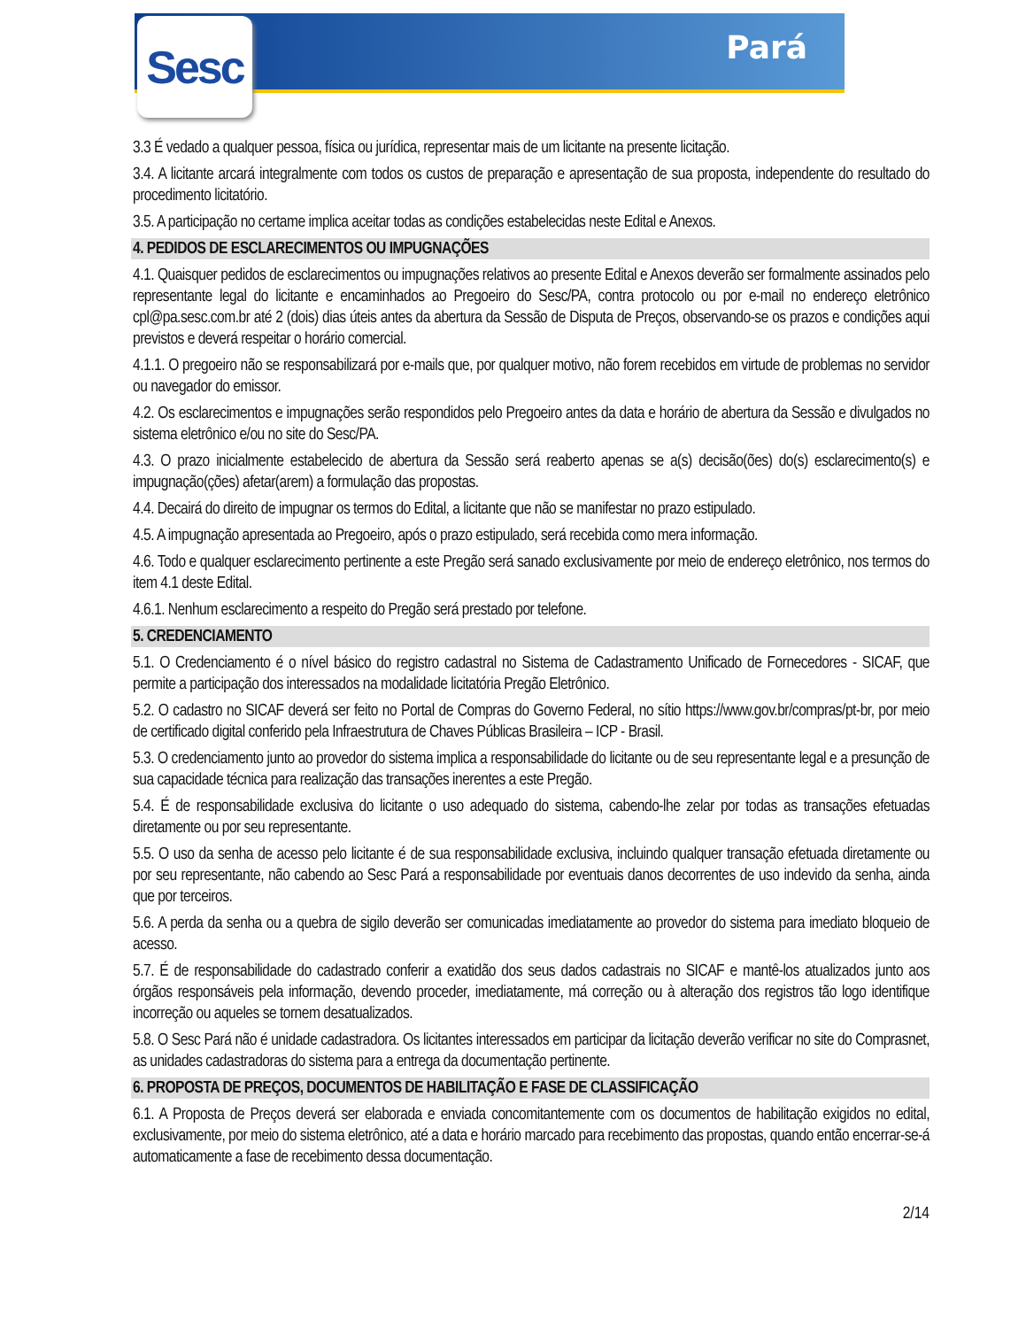Sesc Pará
3.3 É vedado a qualquer pessoa, física ou jurídica, representar mais de um licitante na presente licitação.
3.4. A licitante arcará integralmente com todos os custos de preparação e apresentação de sua proposta, independente do resultado do procedimento licitatório.
3.5. A participação no certame implica aceitar todas as condições estabelecidas neste Edital e Anexos.
4. PEDIDOS DE ESCLARECIMENTOS OU IMPUGNAÇÕES
4.1. Quaisquer pedidos de esclarecimentos ou impugnações relativos ao presente Edital e Anexos deverão ser formalmente assinados pelo representante legal do licitante e encaminhados ao Pregoeiro do Sesc/PA, contra protocolo ou por e-mail no endereço eletrônico cpl@pa.sesc.com.br até 2 (dois) dias úteis antes da abertura da Sessão de Disputa de Preços, observando-se os prazos e condições aqui previstos e deverá respeitar o horário comercial.
4.1.1. O pregoeiro não se responsabilizará por e-mails que, por qualquer motivo, não forem recebidos em virtude de problemas no servidor ou navegador do emissor.
4.2. Os esclarecimentos e impugnações serão respondidos pelo Pregoeiro antes da data e horário de abertura da Sessão e divulgados no sistema eletrônico e/ou no site do Sesc/PA.
4.3. O prazo inicialmente estabelecido de abertura da Sessão será reaberto apenas se a(s) decisão(ões) do(s) esclarecimento(s) e impugnação(ções) afetar(arem) a formulação das propostas.
4.4. Decairá do direito de impugnar os termos do Edital, a licitante que não se manifestar no prazo estipulado.
4.5. A impugnação apresentada ao Pregoeiro, após o prazo estipulado, será recebida como mera informação.
4.6. Todo e qualquer esclarecimento pertinente a este Pregão será sanado exclusivamente por meio de endereço eletrônico, nos termos do item 4.1 deste Edital.
4.6.1. Nenhum esclarecimento a respeito do Pregão será prestado por telefone.
5. CREDENCIAMENTO
5.1. O Credenciamento é o nível básico do registro cadastral no Sistema de Cadastramento Unificado de Fornecedores - SICAF, que permite a participação dos interessados na modalidade licitatória Pregão Eletrônico.
5.2. O cadastro no SICAF deverá ser feito no Portal de Compras do Governo Federal, no sítio https://www.gov.br/compras/pt-br, por meio de certificado digital conferido pela Infraestrutura de Chaves Públicas Brasileira – ICP - Brasil.
5.3. O credenciamento junto ao provedor do sistema implica a responsabilidade do licitante ou de seu representante legal e a presunção de sua capacidade técnica para realização das transações inerentes a este Pregão.
5.4. É de responsabilidade exclusiva do licitante o uso adequado do sistema, cabendo-lhe zelar por todas as transações efetuadas diretamente ou por seu representante.
5.5. O uso da senha de acesso pelo licitante é de sua responsabilidade exclusiva, incluindo qualquer transação efetuada diretamente ou por seu representante, não cabendo ao Sesc Pará a responsabilidade por eventuais danos decorrentes de uso indevido da senha, ainda que por terceiros.
5.6. A perda da senha ou a quebra de sigilo deverão ser comunicadas imediatamente ao provedor do sistema para imediato bloqueio de acesso.
5.7. É de responsabilidade do cadastrado conferir a exatidão dos seus dados cadastrais no SICAF e mantê-los atualizados junto aos órgãos responsáveis pela informação, devendo proceder, imediatamente, má correção ou à alteração dos registros tão logo identifique incorreção ou aqueles se tornem desatualizados.
5.8. O Sesc Pará não é unidade cadastradora. Os licitantes interessados em participar da licitação deverão verificar no site do Comprasnet, as unidades cadastradoras do sistema para a entrega da documentação pertinente.
6. PROPOSTA DE PREÇOS, DOCUMENTOS DE HABILITAÇÃO E FASE DE CLASSIFICAÇÃO
6.1. A Proposta de Preços deverá ser elaborada e enviada concomitantemente com os documentos de habilitação exigidos no edital, exclusivamente, por meio do sistema eletrônico, até a data e horário marcado para recebimento das propostas, quando então encerrar-se-á automaticamente a fase de recebimento dessa documentação.
2/14